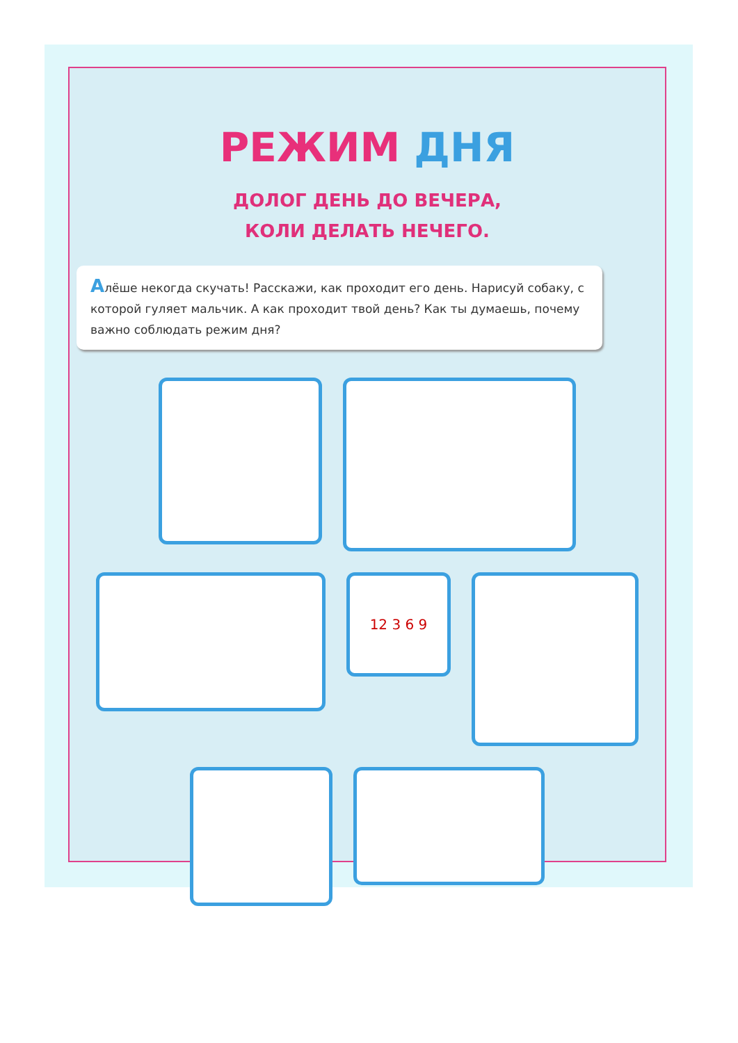РЕЖИМ ДНЯ
ДОЛОГ ДЕНЬ ДО ВЕЧЕРА,
КОЛИ ДЕЛАТЬ НЕЧЕГО.
Алёше некогда скучать! Расскажи, как проходит его день. Нарисуй собаку, с которой гуляет мальчик. А как проходит твой день? Как ты думаешь, почему важно соблюдать режим дня?
12 3 6 9